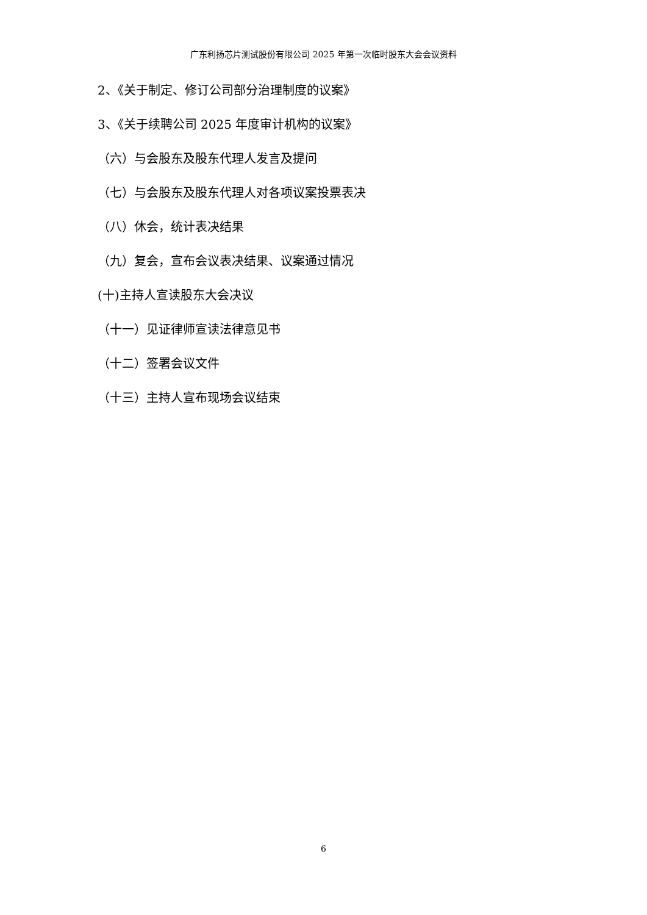广东利扬芯片测试股份有限公司 2025 年第一次临时股东大会会议资料
2、《关于制定、修订公司部分治理制度的议案》
3、《关于续聘公司 2025 年度审计机构的议案》
（六）与会股东及股东代理人发言及提问
（七）与会股东及股东代理人对各项议案投票表决
（八）休会，统计表决结果
（九）复会，宣布会议表决结果、议案通过情况
(十)主持人宣读股东大会决议
（十一）见证律师宣读法律意见书
（十二）签署会议文件
（十三）主持人宣布现场会议结束
6